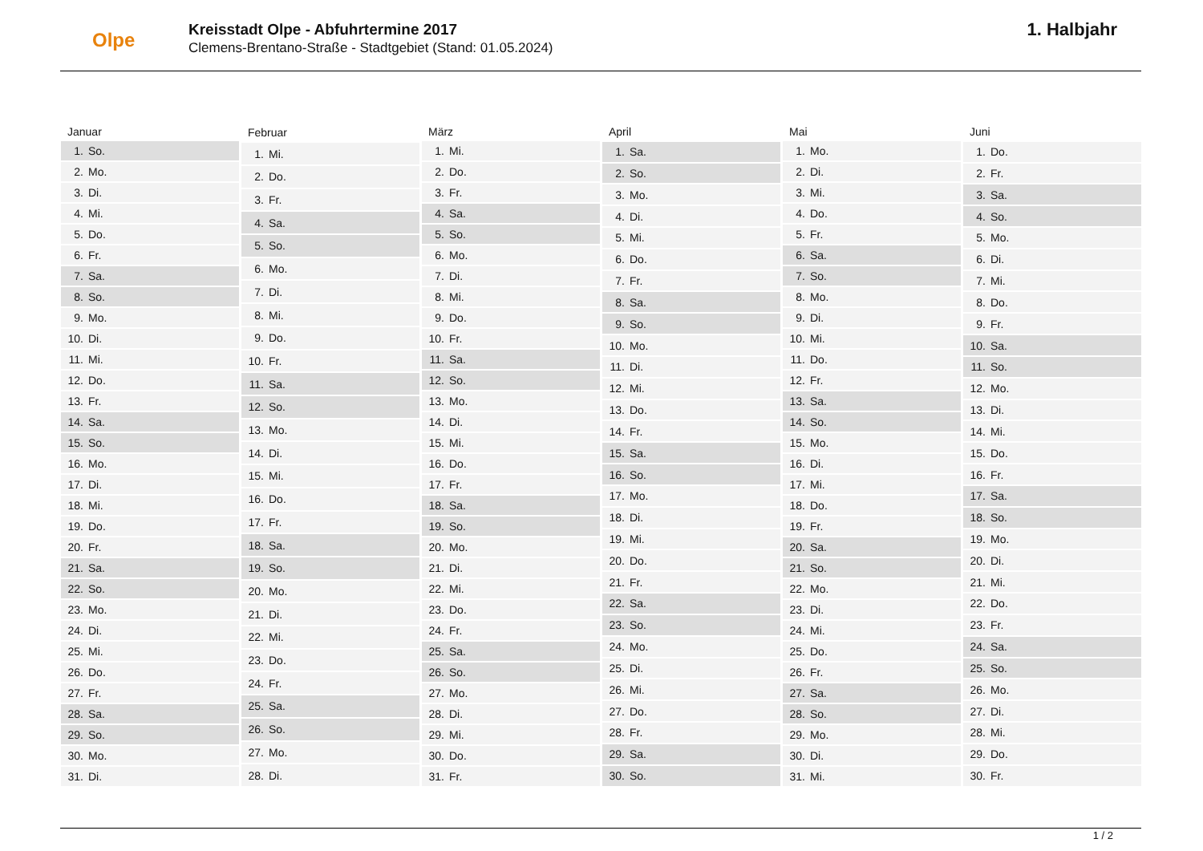Olpe
Kreisstadt Olpe - Abfuhrtermine 2017
Clemens-Brentano-Straße - Stadtgebiet (Stand: 01.05.2024)
1. Halbjahr
| Januar | |
| --- | --- |
| 1. | So. |
| 2. | Mo. |
| 3. | Di. |
| 4. | Mi. |
| 5. | Do. |
| 6. | Fr. |
| 7. | Sa. |
| 8. | So. |
| 9. | Mo. |
| 10. | Di. |
| 11. | Mi. |
| 12. | Do. |
| 13. | Fr. |
| 14. | Sa. |
| 15. | So. |
| 16. | Mo. |
| 17. | Di. |
| 18. | Mi. |
| 19. | Do. |
| 20. | Fr. |
| 21. | Sa. |
| 22. | So. |
| 23. | Mo. |
| 24. | Di. |
| 25. | Mi. |
| 26. | Do. |
| 27. | Fr. |
| 28. | Sa. |
| 29. | So. |
| 30. | Mo. |
| 31. | Di. |
| Februar | |
| --- | --- |
| 1. | Mi. |
| 2. | Do. |
| 3. | Fr. |
| 4. | Sa. |
| 5. | So. |
| 6. | Mo. |
| 7. | Di. |
| 8. | Mi. |
| 9. | Do. |
| 10. | Fr. |
| 11. | Sa. |
| 12. | So. |
| 13. | Mo. |
| 14. | Di. |
| 15. | Mi. |
| 16. | Do. |
| 17. | Fr. |
| 18. | Sa. |
| 19. | So. |
| 20. | Mo. |
| 21. | Di. |
| 22. | Mi. |
| 23. | Do. |
| 24. | Fr. |
| 25. | Sa. |
| 26. | So. |
| 27. | Mo. |
| 28. | Di. |
| März | |
| --- | --- |
| 1. | Mi. |
| 2. | Do. |
| 3. | Fr. |
| 4. | Sa. |
| 5. | So. |
| 6. | Mo. |
| 7. | Di. |
| 8. | Mi. |
| 9. | Do. |
| 10. | Fr. |
| 11. | Sa. |
| 12. | So. |
| 13. | Mo. |
| 14. | Di. |
| 15. | Mi. |
| 16. | Do. |
| 17. | Fr. |
| 18. | Sa. |
| 19. | So. |
| 20. | Mo. |
| 21. | Di. |
| 22. | Mi. |
| 23. | Do. |
| 24. | Fr. |
| 25. | Sa. |
| 26. | So. |
| 27. | Mo. |
| 28. | Di. |
| 29. | Mi. |
| 30. | Do. |
| 31. | Fr. |
| April | |
| --- | --- |
| 1. | Sa. |
| 2. | So. |
| 3. | Mo. |
| 4. | Di. |
| 5. | Mi. |
| 6. | Do. |
| 7. | Fr. |
| 8. | Sa. |
| 9. | So. |
| 10. | Mo. |
| 11. | Di. |
| 12. | Mi. |
| 13. | Do. |
| 14. | Fr. |
| 15. | Sa. |
| 16. | So. |
| 17. | Mo. |
| 18. | Di. |
| 19. | Mi. |
| 20. | Do. |
| 21. | Fr. |
| 22. | Sa. |
| 23. | So. |
| 24. | Mo. |
| 25. | Di. |
| 26. | Mi. |
| 27. | Do. |
| 28. | Fr. |
| 29. | Sa. |
| 30. | So. |
| Mai | |
| --- | --- |
| 1. | Mo. |
| 2. | Di. |
| 3. | Mi. |
| 4. | Do. |
| 5. | Fr. |
| 6. | Sa. |
| 7. | So. |
| 8. | Mo. |
| 9. | Di. |
| 10. | Mi. |
| 11. | Do. |
| 12. | Fr. |
| 13. | Sa. |
| 14. | So. |
| 15. | Mo. |
| 16. | Di. |
| 17. | Mi. |
| 18. | Do. |
| 19. | Fr. |
| 20. | Sa. |
| 21. | So. |
| 22. | Mo. |
| 23. | Di. |
| 24. | Mi. |
| 25. | Do. |
| 26. | Fr. |
| 27. | Sa. |
| 28. | So. |
| 29. | Mo. |
| 30. | Di. |
| 31. | Mi. |
| Juni | |
| --- | --- |
| 1. | Do. |
| 2. | Fr. |
| 3. | Sa. |
| 4. | So. |
| 5. | Mo. |
| 6. | Di. |
| 7. | Mi. |
| 8. | Do. |
| 9. | Fr. |
| 10. | Sa. |
| 11. | So. |
| 12. | Mo. |
| 13. | Di. |
| 14. | Mi. |
| 15. | Do. |
| 16. | Fr. |
| 17. | Sa. |
| 18. | So. |
| 19. | Mo. |
| 20. | Di. |
| 21. | Mi. |
| 22. | Do. |
| 23. | Fr. |
| 24. | Sa. |
| 25. | So. |
| 26. | Mo. |
| 27. | Di. |
| 28. | Mi. |
| 29. | Do. |
| 30. | Fr. |
1 / 2